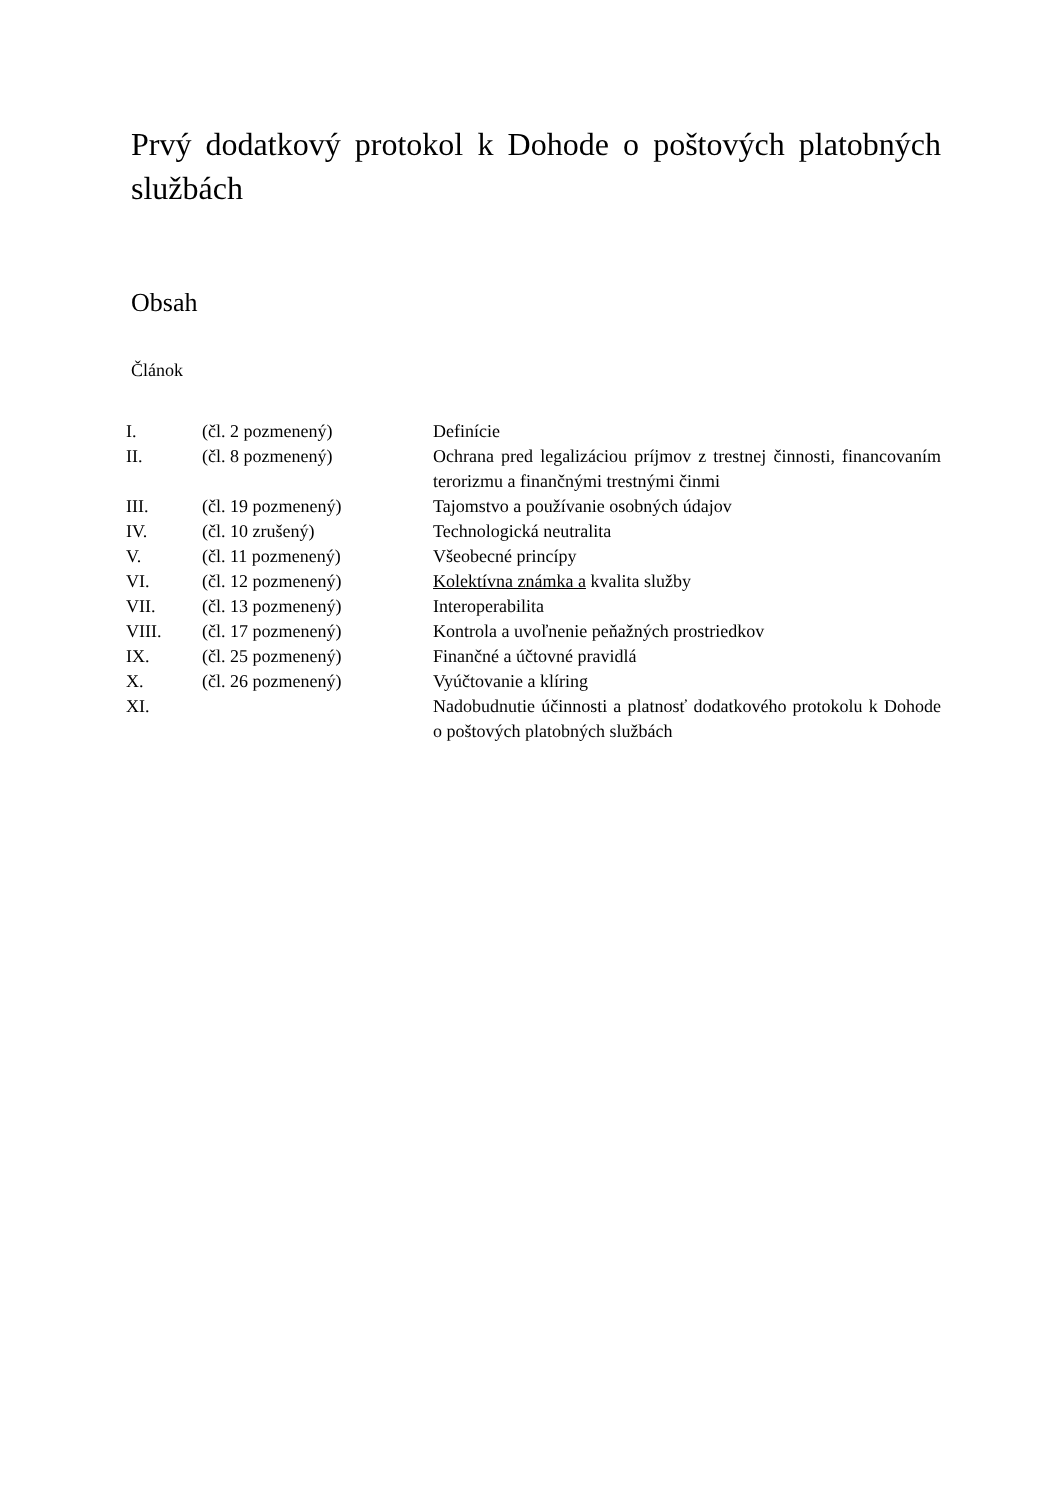Prvý dodatkový protokol k Dohode o poštových platobných službách
Obsah
Článok
| I. | (čl. 2 pozmenený) | Definície |
| II. | (čl. 8 pozmenený) | Ochrana pred legalizáciou príjmov z trestnej činnosti, financovaním terorizmu a finančnými trestnými činmi |
| III. | (čl. 19 pozmenený) | Tajomstvo a používanie osobných údajov |
| IV. | (čl. 10 zrušený) | Technologická neutralita |
| V. | (čl. 11 pozmenený) | Všeobecné princípy |
| VI. | (čl. 12 pozmenený) | Kolektívna známka a kvalita služby |
| VII. | (čl. 13 pozmenený) | Interoperabilita |
| VIII. | (čl. 17 pozmenený) | Kontrola a uvoľnenie peňažných prostriedkov |
| IX. | (čl. 25 pozmenený) | Finančné a účtovné pravidlá |
| X. | (čl. 26 pozmenený) | Vyúčtovanie a klíring |
| XI. | | Nadobudnutie účinnosti a platnosť dodatkového protokolu k Dohode o poštových platobných službách |